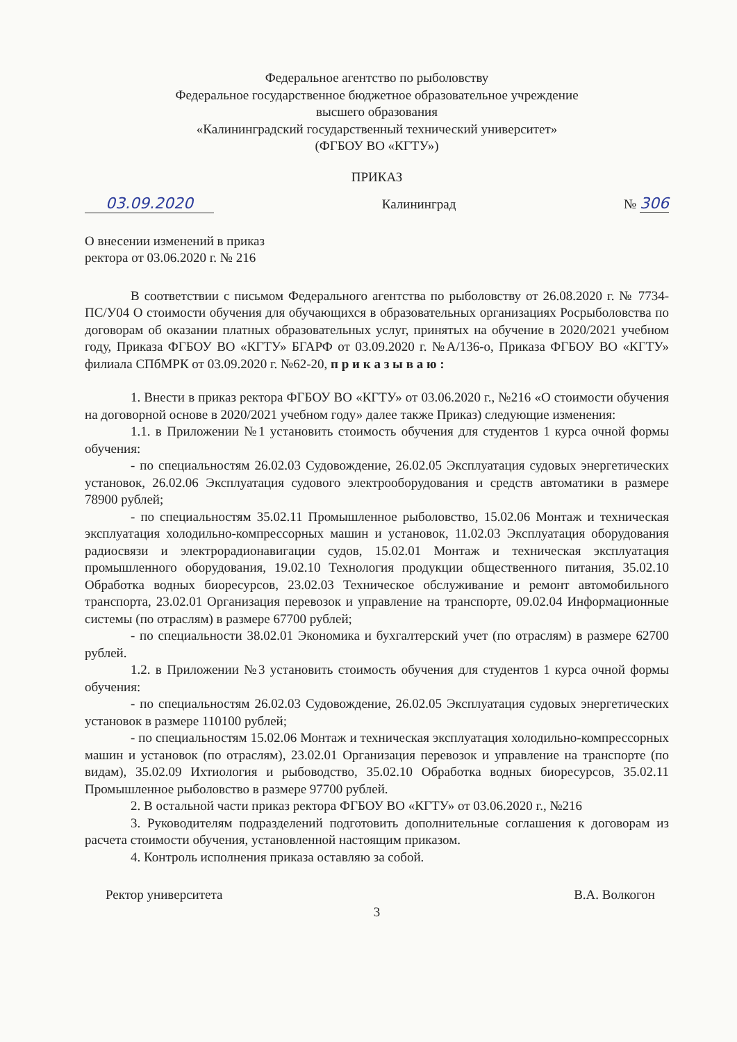Федеральное агентство по рыболовству
Федеральное государственное бюджетное образовательное учреждение
высшего образования
«Калининградский государственный технический университет»
(ФГБОУ ВО «КГТУ»)
ПРИКАЗ
03.09.2020 Калининград № 306
О внесении изменений в приказ
ректора от 03.06.2020 г. № 216
В соответствии с письмом Федерального агентства по рыболовству от 26.08.2020 г. № 7734-ПС/У04 О стоимости обучения для обучающихся в образовательных организациях Росрыболовства по договорам об оказании платных образовательных услуг, принятых на обучение в 2020/2021 учебном году, Приказа ФГБОУ ВО «КГТУ» БГАРФ от 03.09.2020 г. №А/136-о, Приказа ФГБОУ ВО «КГТУ» филиала СПбМРК от 03.09.2020 г. №62-20, п р и к а з ы в а ю :
1. Внести в приказ ректора ФГБОУ ВО «КГТУ» от 03.06.2020 г., №216 «О стоимости обучения на договорной основе в 2020/2021 учебном году» далее также Приказ) следующие изменения:
1.1. в Приложении №1 установить стоимость обучения для студентов 1 курса очной формы обучения:
- по специальностям 26.02.03 Судовождение, 26.02.05 Эксплуатация судовых энергетических установок, 26.02.06 Эксплуатация судового электрооборудования и средств автоматики в размере 78900 рублей;
- по специальностям 35.02.11 Промышленное рыболовство, 15.02.06 Монтаж и техническая эксплуатация холодильно-компрессорных машин и установок, 11.02.03 Эксплуатация оборудования радиосвязи и электрорадионавигации судов, 15.02.01 Монтаж и техническая эксплуатация промышленного оборудования, 19.02.10 Технология продукции общественного питания, 35.02.10 Обработка водных биоресурсов, 23.02.03 Техническое обслуживание и ремонт автомобильного транспорта, 23.02.01 Организация перевозок и управление на транспорте, 09.02.04 Информационные системы (по отраслям) в размере 67700 рублей;
- по специальности 38.02.01 Экономика и бухгалтерский учет (по отраслям) в размере 62700 рублей.
1.2. в Приложении №3 установить стоимость обучения для студентов 1 курса очной формы обучения:
- по специальностям 26.02.03 Судовождение, 26.02.05 Эксплуатация судовых энергетических установок в размере 110100 рублей;
- по специальностям 15.02.06 Монтаж и техническая эксплуатация холодильно-компрессорных машин и установок (по отраслям), 23.02.01 Организация перевозок и управление на транспорте (по видам), 35.02.09 Ихтиология и рыбоводство, 35.02.10 Обработка водных биоресурсов, 35.02.11 Промышленное рыболовство в размере 97700 рублей.
2. В остальной части приказ ректора ФГБОУ ВО «КГТУ» от 03.06.2020 г., №216
3. Руководителям подразделений подготовить дополнительные соглашения к договорам из расчета стоимости обучения, установленной настоящим приказом.
4. Контроль исполнения приказа оставляю за собой.
Ректор университета В.А. Волкогон
3